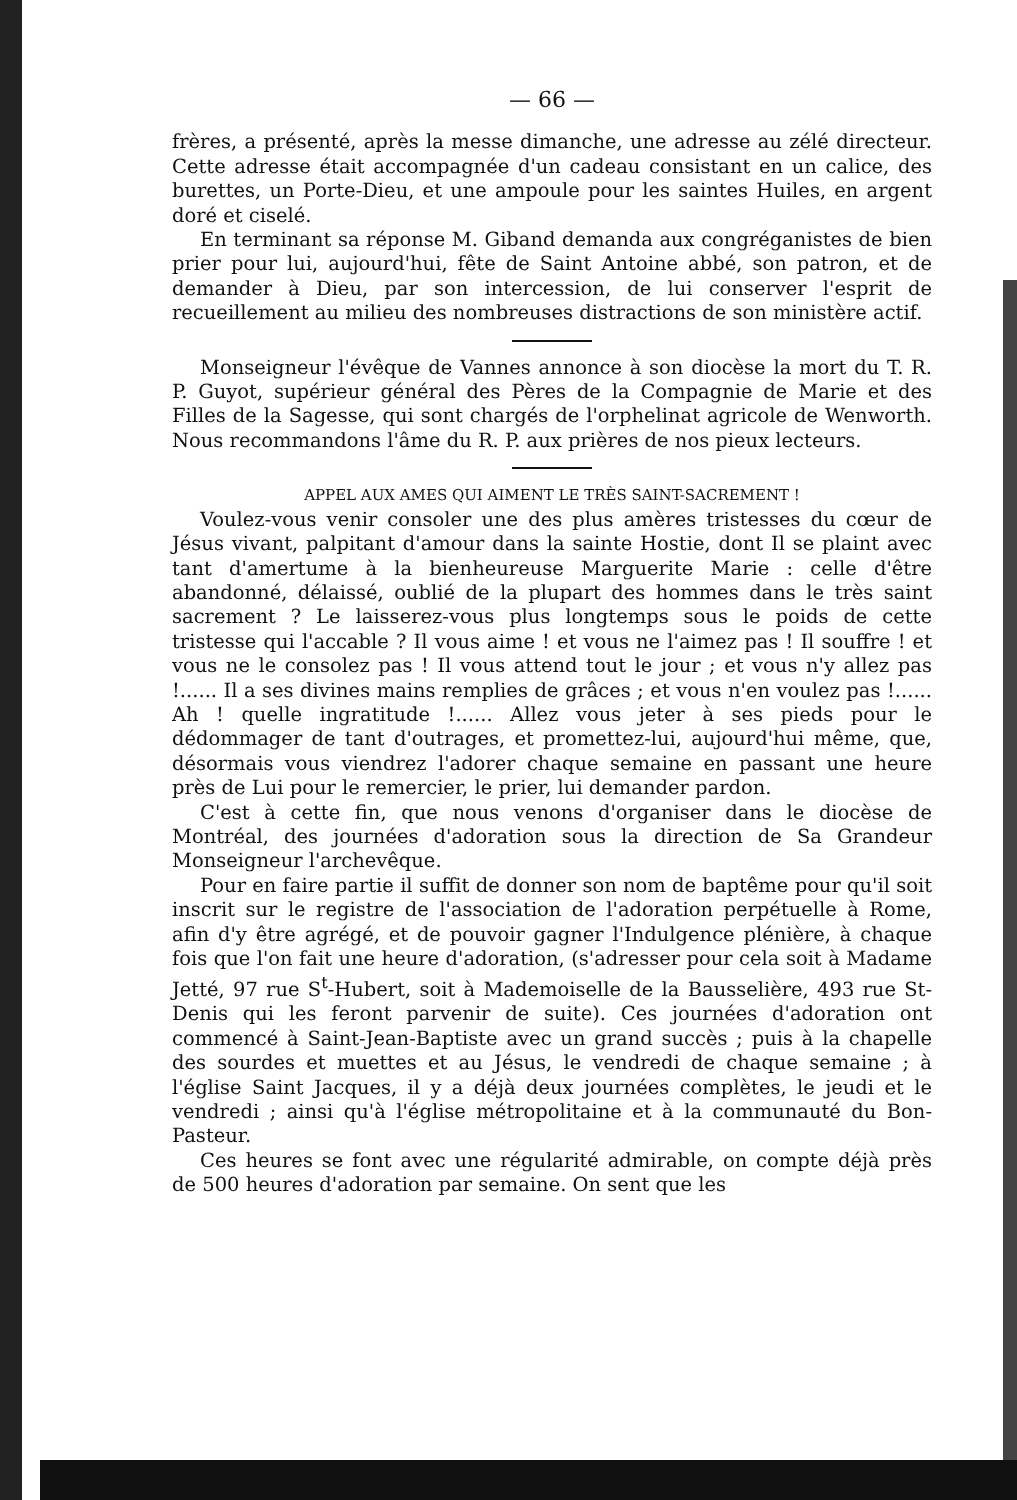— 66 —
frères, a présenté, après la messe dimanche, une adresse au zélé directeur. Cette adresse était accompagnée d'un cadeau consistant en un calice, des burettes, un Porte-Dieu, et une ampoule pour les saintes Huiles, en argent doré et ciselé.
En terminant sa réponse M. Giband demanda aux congréganistes de bien prier pour lui, aujourd'hui, fête de Saint Antoine abbé, son patron, et de demander à Dieu, par son intercession, de lui conserver l'esprit de recueillement au milieu des nombreuses distractions de son ministère actif.
Monseigneur l'évêque de Vannes annonce à son diocèse la mort du T. R. P. Guyot, supérieur général des Pères de la Compagnie de Marie et des Filles de la Sagesse, qui sont chargés de l'orphelinat agricole de Wenworth. Nous recommandons l'âme du R. P. aux prières de nos pieux lecteurs.
APPEL AUX AMES QUI AIMENT LE TRÈS SAINT-SACREMENT !
Voulez-vous venir consoler une des plus amères tristesses du cœur de Jésus vivant, palpitant d'amour dans la sainte Hostie, dont Il se plaint avec tant d'amertume à la bienheureuse Marguerite Marie : celle d'être abandonné, délaissé, oublié de la plupart des hommes dans le très saint sacrement ? Le laisserez-vous plus longtemps sous le poids de cette tristesse qui l'accable ? Il vous aime ! et vous ne l'aimez pas ! Il souffre ! et vous ne le consolez pas ! Il vous attend tout le jour ; et vous n'y allez pas !...... Il a ses divines mains remplies de grâces ; et vous n'en voulez pas !...... Ah ! quelle ingratitude !...... Allez vous jeter à ses pieds pour le dédommager de tant d'outrages, et promettez-lui, aujourd'hui même, que, désormais vous viendrez l'adorer chaque semaine en passant une heure près de Lui pour le remercier, le prier, lui demander pardon.
C'est à cette fin, que nous venons d'organiser dans le diocèse de Montréal, des journées d'adoration sous la direction de Sa Grandeur Monseigneur l'archevêque.
Pour en faire partie il suffit de donner son nom de baptême pour qu'il soit inscrit sur le registre de l'association de l'adoration perpétuelle à Rome, afin d'y être agrégé, et de pouvoir gagner l'Indulgence plénière, à chaque fois que l'on fait une heure d'adoration, (s'adresser pour cela soit à Madame Jetté, 97 rue S<sup>t</sup>-Hubert, soit à Mademoiselle de la Bausselière, 493 rue St-Denis qui les feront parvenir de suite). Ces journées d'adoration ont commencé à Saint-Jean-Baptiste avec un grand succès ; puis à la chapelle des sourdes et muettes et au Jésus, le vendredi de chaque semaine ; à l'église Saint Jacques, il y a déjà deux journées complètes, le jeudi et le vendredi ; ainsi qu'à l'église métropolitaine et à la communauté du Bon-Pasteur.
Ces heures se font avec une régularité admirable, on compte déjà près de 500 heures d'adoration par semaine. On sent que les